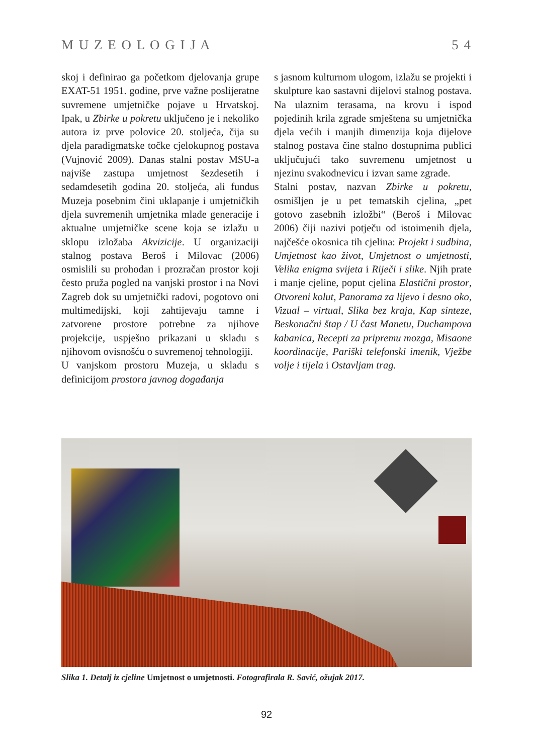M U Z E O L O G I J A 5 4
skoj i definirao ga početkom djelovanja grupe EXAT-51 1951. godine, prve važne poslijeratne suvremene umjetničke pojave u Hrvatskoj. Ipak, u Zbirke u pokretu uključeno je i nekoliko autora iz prve polovice 20. stoljeća, čija su djela paradigmatske točke cjelokupnog postava (Vujnović 2009). Danas stalni postav MSU-a najviše zastupa umjetnost šezdesetih i sedamdesetih godina 20. stoljeća, ali fundus Muzeja posebnim čini uklapanje i umjetničkih djela suvremenih umjetnika mlađe generacije i aktualne umjetničke scene koja se izlažu u sklopu izložaba Akvizicije. U organizaciji stalnog postava Beroš i Milovac (2006) osmislili su prohodan i prozračan prostor koji često pruža pogled na vanjski prostor i na Novi Zagreb dok su umjetnički radovi, pogotovo oni multimedijski, koji zahtijevaju tamne i zatvorene prostore potrebne za njihove projekcije, uspješno prikazani u skladu s njihovom ovisnošću o suvremenoj tehnologiji.
U vanjskom prostoru Muzeja, u skladu s definicijom prostora javnog događanja
s jasnom kulturnom ulogom, izlažu se projekti i skulpture kao sastavni dijelovi stalnog postava. Na ulaznim terasama, na krovu i ispod pojedinih krila zgrade smještena su umjetnička djela većih i manjih dimenzija koja dijelove stalnog postava čine stalno dostupnima publici uključujući tako suvremenu umjetnost u njezinu svakodnevicu i izvan same zgrade.
Stalni postav, nazvan Zbirke u pokretu, osmišljen je u pet tematskih cjelina, „pet gotovo zasebnih izložbi“ (Beroš i Milovac 2006) čiji nazivi potječu od istoimenih djela, najčešće okosnica tih cjelina: Projekt i sudbina, Umjetnost kao život, Umjetnost o umjetnosti, Velika enigma svijeta i Riječi i slike. Njih prate i manje cjeline, poput cjelina Elastični prostor, Otvoreni kolut, Panorama za lijevo i desno oko, Vizual – virtual, Slika bez kraja, Kap sinteze, Beskonačni štap / U čast Manetu, Duchampova kabanica, Recepti za pripremu mozga, Misaone koordinacije, Pariški telefonski imenik, Vježbe volje i tijela i Ostavljam trag.
Slika 1. Detalj iz cjeline Umjetnost o umjetnosti. Fotografirala R. Savić, ožujak 2017.
92